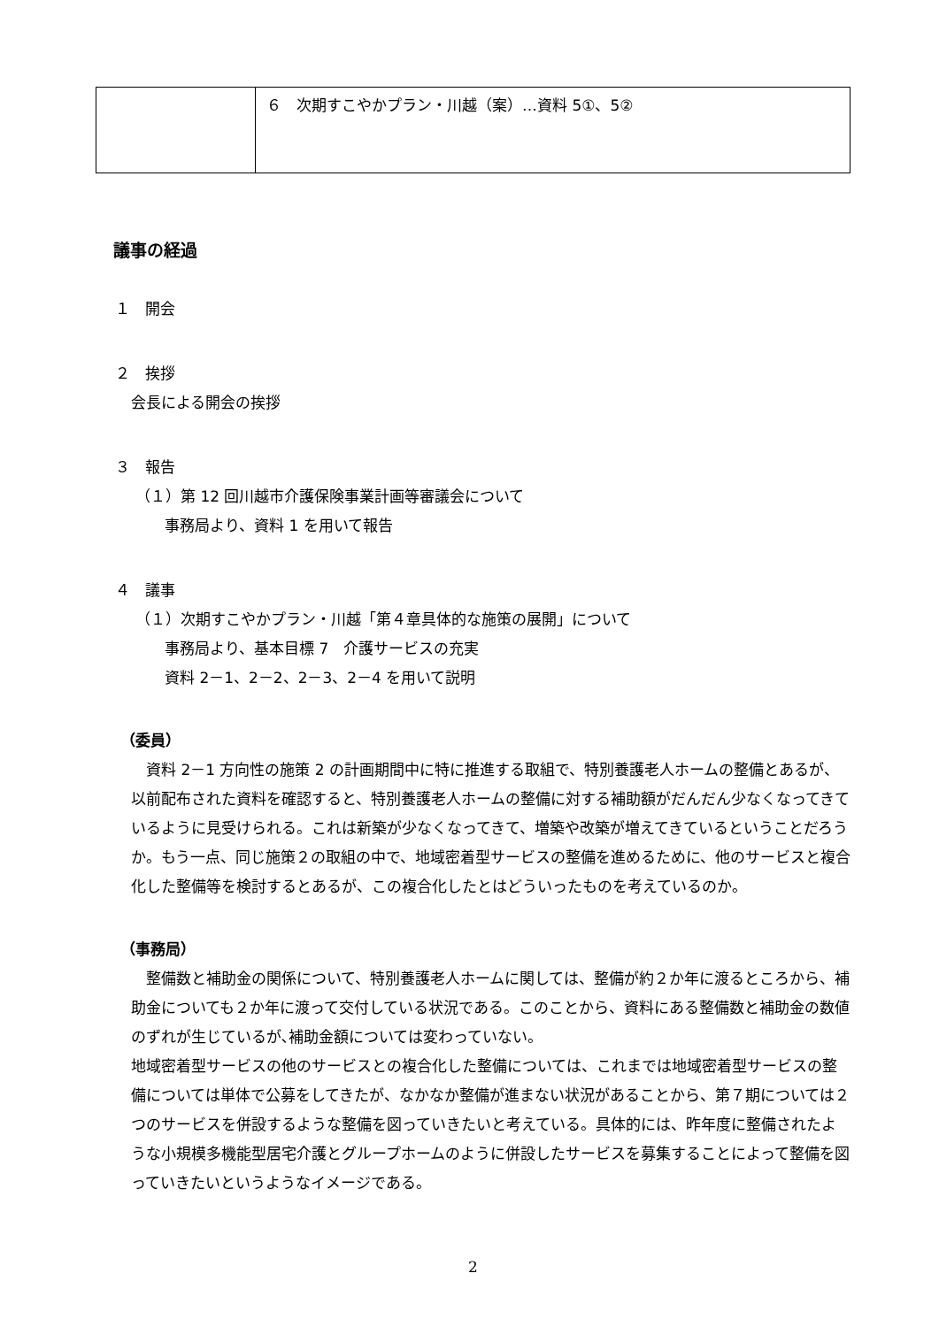| | ６ 次期すこやかプラン・川越（案）…資料 5①、5② |
議事の経過
１　開会
２　挨拶
会長による開会の挨拶
３　報告
（１）第 12 回川越市介護保険事業計画等審議会について
事務局より、資料 1 を用いて報告
４　議事
（１）次期すこやかプラン・川越「第４章具体的な施策の展開」について
事務局より、基本目標 7　介護サービスの充実
資料 2－1、2－2、2－3、2－4 を用いて説明
（委員）
資料 2－1 方向性の施策 2 の計画期間中に特に推進する取組で、特別養護老人ホームの整備とあるが、以前配布された資料を確認すると、特別養護老人ホームの整備に対する補助額がだんだん少なくなってきているように見受けられる。これは新築が少なくなってきて、増築や改築が増えてきているということだろうか。もう一点、同じ施策２の取組の中で、地域密着型サービスの整備を進めるために、他のサービスと複合化した整備等を検討するとあるが、この複合化したとはどういったものを考えているのか。
（事務局）
整備数と補助金の関係について、特別養護老人ホームに関しては、整備が約２か年に渡るところから、補助金についても２か年に渡って交付している状況である。このことから、資料にある整備数と補助金の数値のずれが生じているが､補助金額については変わっていない。
地域密着型サービスの他のサービスとの複合化した整備については、これまでは地域密着型サービスの整備については単体で公募をしてきたが、なかなか整備が進まない状況があることから、第７期については２つのサービスを併設するような整備を図っていきたいと考えている。具体的には、昨年度に整備されたような小規模多機能型居宅介護とグループホームのように併設したサービスを募集することによって整備を図っていきたいというようなイメージである。
2